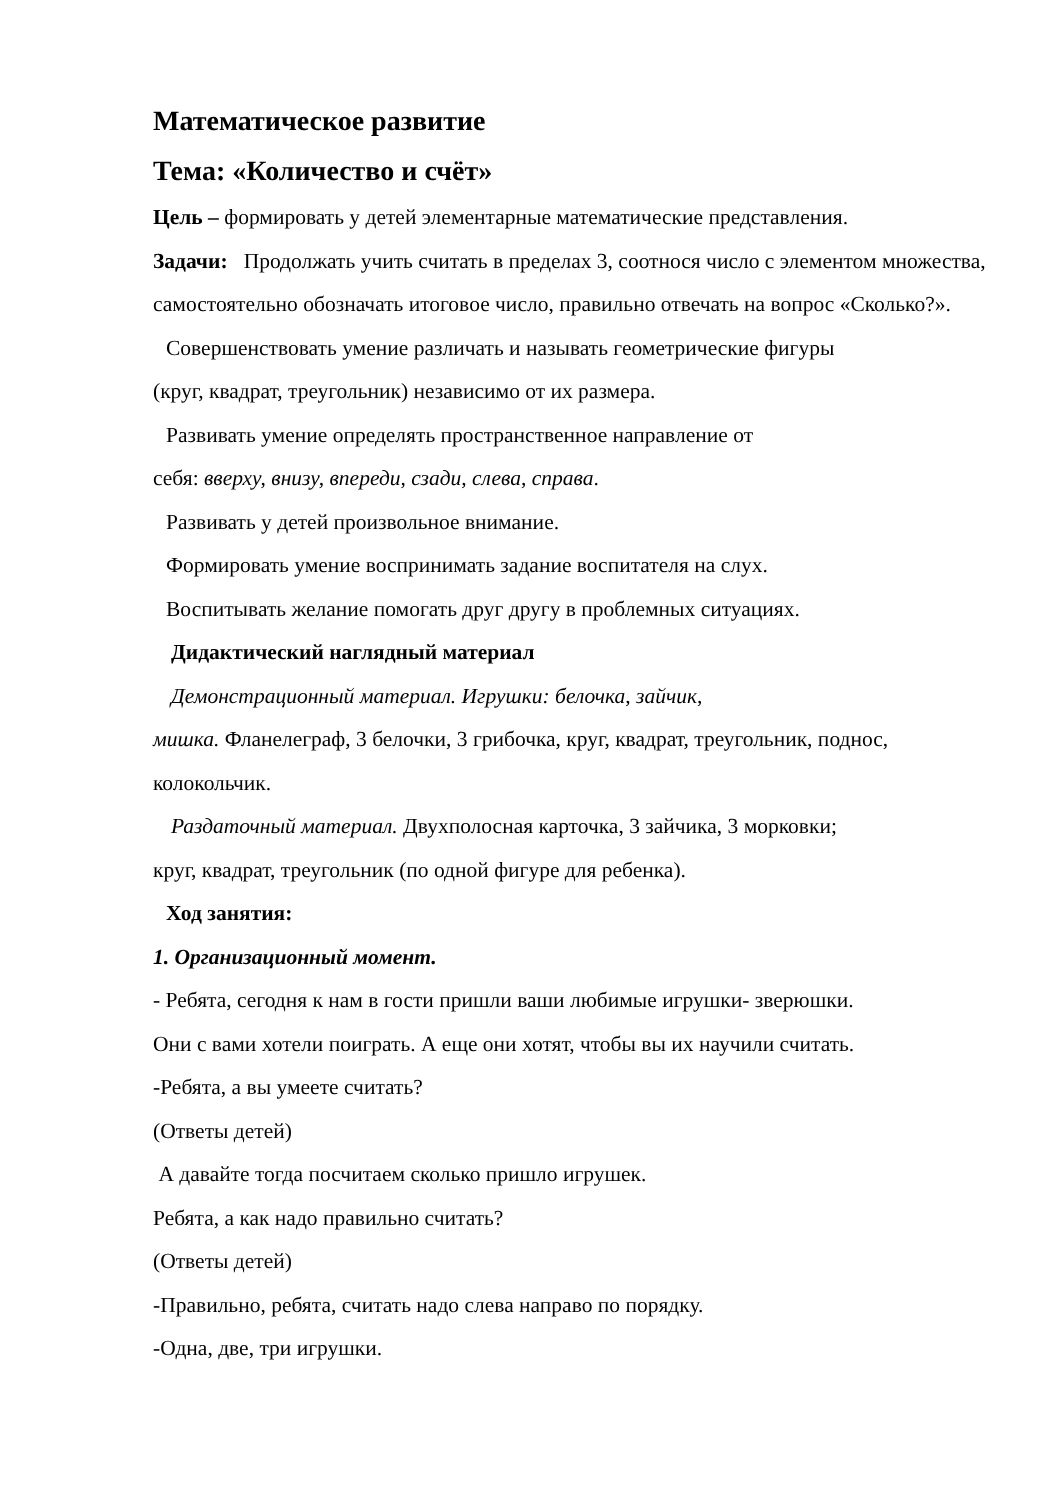Математическое развитие
Тема: «Количество и счёт»
Цель – формировать у детей элементарные математические представления.
Задачи: Продолжать учить считать в пределах 3, соотнося число с элементом множества, самостоятельно обозначать итоговое число, правильно отвечать на вопрос «Сколько?».
Совершенствовать умение различать и называть геометрические фигуры
(круг, квадрат, треугольник) независимо от их размера.
Развивать умение определять пространственное направление от
себя: вверху, внизу, впереди, сзади, слева, справа.
Развивать у детей произвольное внимание.
Формировать умение воспринимать задание воспитателя на слух.
Воспитывать желание помогать друг другу в проблемных ситуациях.
Дидактический наглядный материал
Демонстрационный материал. Игрушки: белочка, зайчик,
мишка. Фланелеграф, 3 белочки, 3 грибочка, круг, квадрат, треугольник, поднос, колокольчик.
Раздаточный материал. Двухполосная карточка, 3 зайчика, 3 морковки;
круг, квадрат, треугольник (по одной фигуре для ребенка).
Ход занятия:
1. Организационный момент.
- Ребята, сегодня к нам в гости пришли ваши любимые игрушки- зверюшки.
Они с вами хотели поиграть. А еще они хотят, чтобы вы их научили считать.
-Ребята, а вы умеете считать?
(Ответы детей)
А давайте тогда посчитаем сколько пришло игрушек.
Ребята, а как надо правильно считать?
(Ответы детей)
-Правильно, ребята, считать надо слева направо по порядку.
-Одна, две, три игрушки.